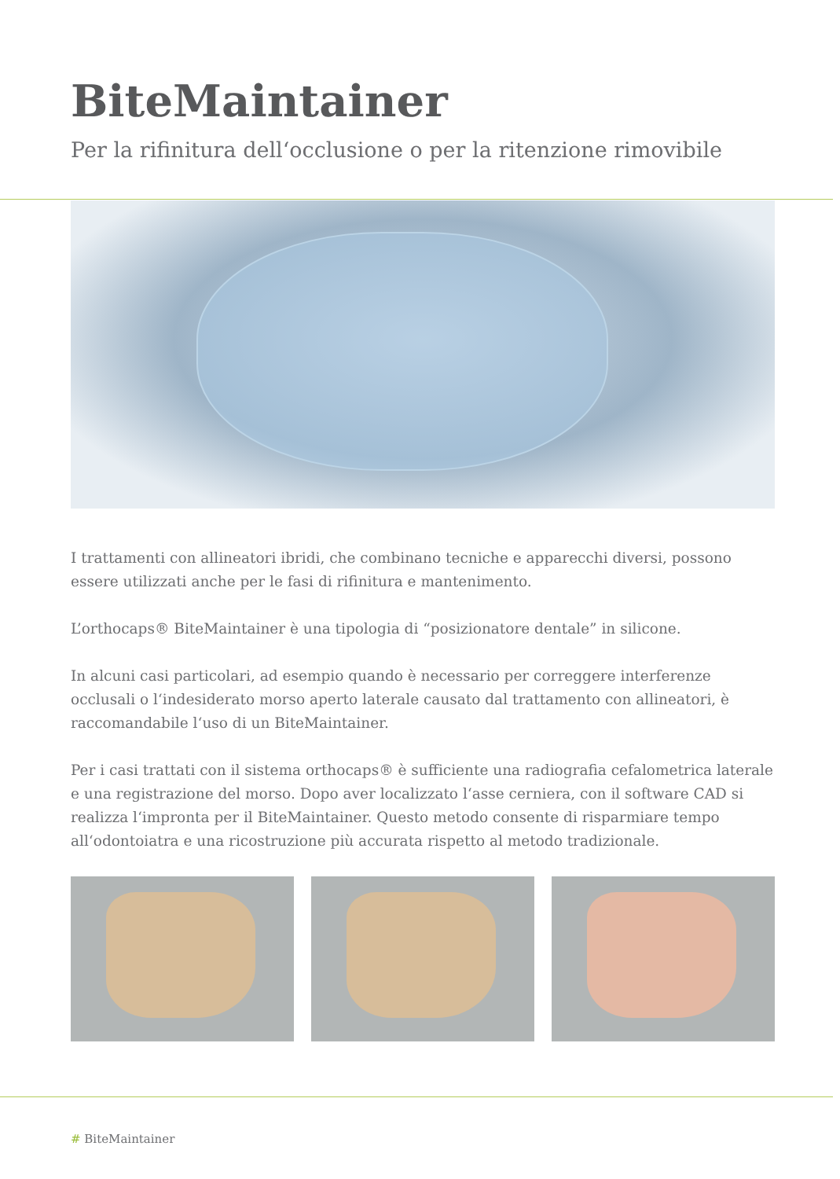BiteMaintainer
Per la rifinitura dell‘occlusione o per la ritenzione rimovibile
I trattamenti con allineatori ibridi, che combinano tecniche e apparecchi diversi, possono essere utilizzati anche per le fasi di rifinitura e mantenimento.
L’orthocaps® BiteMaintainer è una tipologia di “posizionatore dentale” in silicone.
In alcuni casi particolari, ad esempio quando è necessario per correggere interferenze occlusali o l‘indesiderato morso aperto laterale causato dal trattamento con allineatori, è raccomandabile l‘uso di un BiteMaintainer.
Per i casi trattati con il sistema orthocaps® è sufficiente una radiografia cefalometrica laterale e una registrazione del morso. Dopo aver localizzato l‘asse cerniera, con il software CAD si realizza l‘impronta per il BiteMaintainer. Questo metodo consente di risparmiare tempo all‘odontoiatra e una ricostruzione più accurata rispetto al metodo tradizionale.
# BiteMaintainer